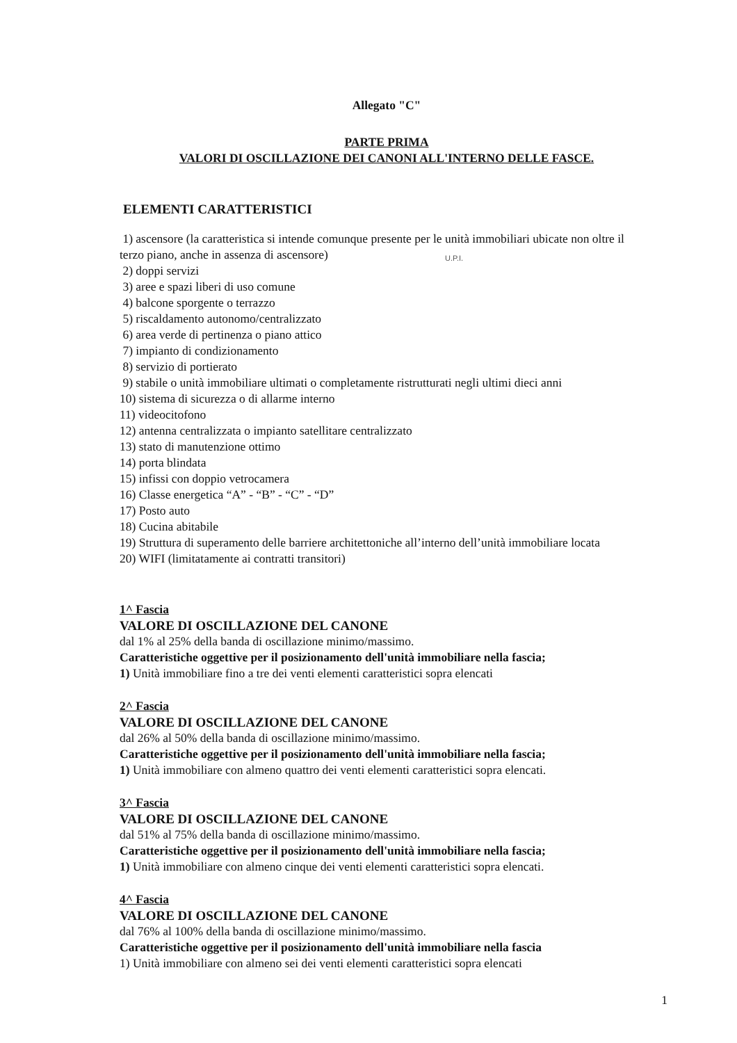Allegato "C"
PARTE PRIMA
VALORI DI OSCILLAZIONE DEI CANONI ALL'INTERNO DELLE FASCE.
ELEMENTI CARATTERISTICI
1) ascensore (la caratteristica si intende comunque presente per le unità immobiliari ubicate non oltre il terzo piano, anche in assenza di ascensore)
2) doppi servizi
3) aree e spazi liberi di uso comune
4) balcone sporgente o terrazzo
5) riscaldamento autonomo/centralizzato
6) area verde di pertinenza o piano attico
7) impianto di condizionamento
8) servizio di portierato
9) stabile o unità immobiliare ultimati o completamente ristrutturati negli ultimi dieci anni
10) sistema di sicurezza o di allarme interno
11) videocitofono
12) antenna centralizzata o impianto satellitare centralizzato
13) stato di manutenzione ottimo
14) porta blindata
15) infissi con doppio vetrocamera
16) Classe energetica “A” - “B” - “C” - “D”
17) Posto auto
18) Cucina abitabile
19) Struttura di superamento delle barriere architettoniche all’interno dell’unità immobiliare locata
20) WIFI (limitatamente ai contratti transitori)
1^ Fascia
VALORE DI OSCILLAZIONE DEL CANONE
dal 1% al 25% della banda di oscillazione minimo/massimo.
Caratteristiche oggettive per il posizionamento dell'unità immobiliare nella fascia;
1) Unità immobiliare fino a tre dei venti elementi caratteristici sopra elencati
2^ Fascia
VALORE DI OSCILLAZIONE DEL CANONE
dal 26% al 50% della banda di oscillazione minimo/massimo.
Caratteristiche oggettive per il posizionamento dell'unità immobiliare nella fascia;
1) Unità immobiliare con almeno quattro dei venti elementi caratteristici sopra elencati.
3^ Fascia
VALORE DI OSCILLAZIONE DEL CANONE
dal 51% al 75% della banda di oscillazione minimo/massimo.
Caratteristiche oggettive per il posizionamento dell'unità immobiliare nella fascia;
1) Unità immobiliare con almeno cinque dei venti elementi caratteristici sopra elencati.
4^ Fascia
VALORE DI OSCILLAZIONE DEL CANONE
dal 76% al 100% della banda di oscillazione minimo/massimo.
Caratteristiche oggettive per il posizionamento dell'unità immobiliare nella fascia
1) Unità immobiliare con almeno sei dei venti elementi caratteristici sopra elencati
1
U.P.I.